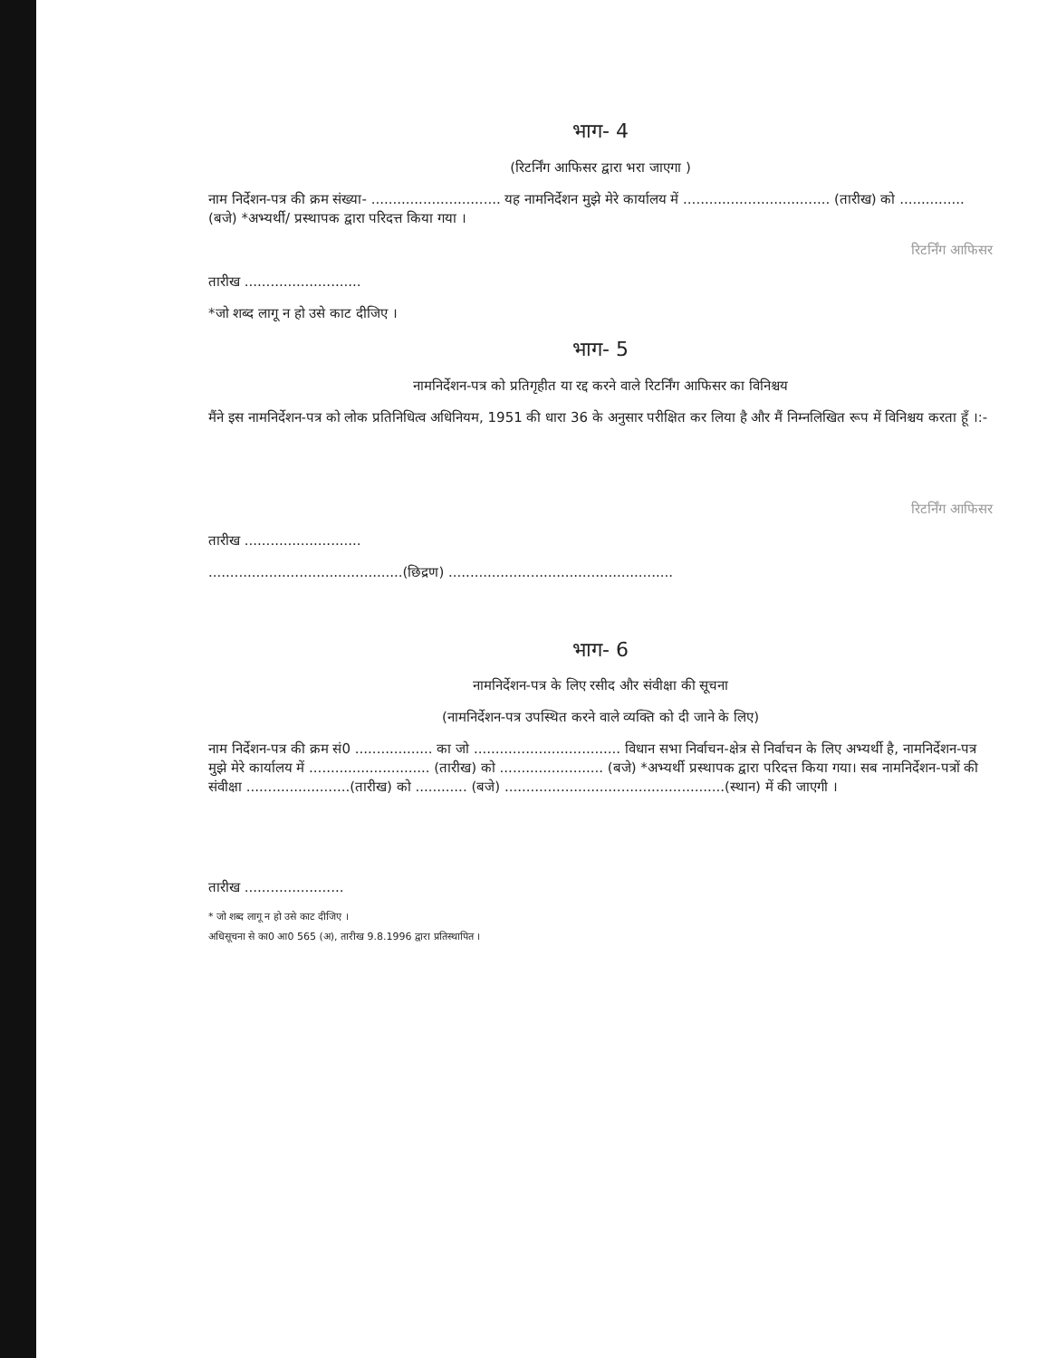भाग- 4
(रिटर्निंग आफिसर द्वारा भरा जाएगा )
नाम निर्देशन-पत्र की क्रम संख्या- .............................. यह नामनिर्देशन मुझे मेरे कार्यालय में .................................. (तारीख) को ............... (बजे) *अभ्यर्थी/ प्रस्थापक द्वारा परिदत्त किया गया ।
रिटर्निंग आफिसर
तारीख ...........................
*जो शब्द लागू न हो उसे काट दीजिए ।
भाग- 5
नामनिर्देशन-पत्र को प्रतिगृहीत या रद्द करने वाले रिटर्निंग आफिसर का विनिश्चय
मैंने इस नामनिर्देशन-पत्र को लोक प्रतिनिधित्व अधिनियम, 1951 की धारा 36 के अनुसार परीक्षित कर लिया है और मैं निम्नलिखित रूप में विनिश्चय करता हूँ ।:-
रिटर्निंग आफिसर
तारीख ...........................
.............................................(छिद्रण) ....................................................
भाग- 6
नामनिर्देशन-पत्र के लिए रसीद और संवीक्षा की सूचना
(नामनिर्देशन-पत्र उपस्थित करने वाले व्यक्ति को दी जाने के लिए)
नाम निर्देशन-पत्र की क्रम सं0 .................. का जो .................................. विधान सभा निर्वाचन-क्षेत्र से निर्वाचन के लिए अभ्यर्थी है, नामनिर्देशन-पत्र मुझे मेरे कार्यालय में ............................ (तारीख) को ........................ (बजे) *अभ्यर्थी प्रस्थापक द्वारा परिदत्त किया गया। सब नामनिर्देशन-पत्रों की संवीक्षा ........................(तारीख) को ............ (बजे) ...................................................(स्थान) में की जाएगी ।
तारीख .......................
* जो शब्द लागू न हो उसे काट दीजिए ।
अधिसूचना से का0 आ0 565 (अ), तारीख 9.8.1996 द्वारा प्रतिस्थापित ।